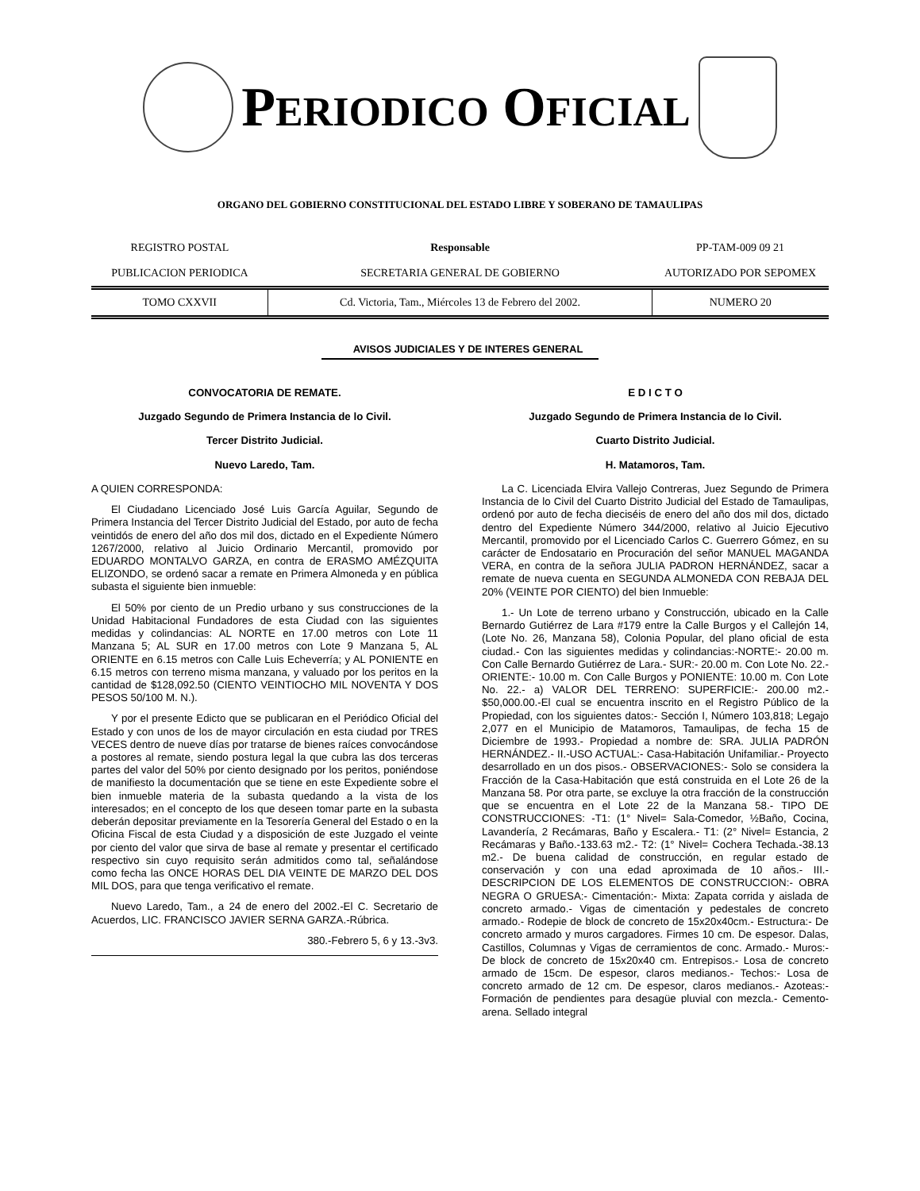PERIODICO OFICIAL
ORGANO DEL GOBIERNO CONSTITUCIONAL DEL ESTADO LIBRE Y SOBERANO DE TAMAULIPAS
| REGISTRO POSTAL | Responsable | PP-TAM-009 09 21 |
| PUBLICACION PERIODICA | SECRETARIA GENERAL DE GOBIERNO | AUTORIZADO POR SEPOMEX |
| TOMO CXXVII | Cd. Victoria, Tam., Miércoles 13 de Febrero del 2002. | NUMERO 20 |
AVISOS JUDICIALES Y DE INTERES GENERAL
CONVOCATORIA DE REMATE.
Juzgado Segundo de Primera Instancia de lo Civil.
Tercer Distrito Judicial.
Nuevo Laredo, Tam.
A QUIEN CORRESPONDA:
El Ciudadano Licenciado José Luis García Aguilar, Segundo de Primera Instancia del Tercer Distrito Judicial del Estado, por auto de fecha veintidós de enero del año dos mil dos, dictado en el Expediente Número 1267/2000, relativo al Juicio Ordinario Mercantil, promovido por EDUARDO MONTALVO GARZA, en contra de ERASMO AMÉZQUITA ELIZONDO, se ordenó sacar a remate en Primera Almoneda y en pública subasta el siguiente bien inmueble:
El 50% por ciento de un Predio urbano y sus construcciones de la Unidad Habitacional Fundadores de esta Ciudad con las siguientes medidas y colindancias: AL NORTE en 17.00 metros con Lote 11 Manzana 5; AL SUR en 17.00 metros con Lote 9 Manzana 5, AL ORIENTE en 6.15 metros con Calle Luis Echeverría; y AL PONIENTE en 6.15 metros con terreno misma manzana, y valuado por los peritos en la cantidad de $128,092.50 (CIENTO VEINTIOCHO MIL NOVENTA Y DOS PESOS 50/100 M. N.).
Y por el presente Edicto que se publicaran en el Periódico Oficial del Estado y con unos de los de mayor circulación en esta ciudad por TRES VECES dentro de nueve días por tratarse de bienes raíces convocándose a postores al remate, siendo postura legal la que cubra las dos terceras partes del valor del 50% por ciento designado por los peritos, poniéndose de manifiesto la documentación que se tiene en este Expediente sobre el bien inmueble materia de la subasta quedando a la vista de los interesados; en el concepto de los que deseen tomar parte en la subasta deberán depositar previamente en la Tesorería General del Estado o en la Oficina Fiscal de esta Ciudad y a disposición de este Juzgado el veinte por ciento del valor que sirva de base al remate y presentar el certificado respectivo sin cuyo requisito serán admitidos como tal, señalándose como fecha las ONCE HORAS DEL DIA VEINTE DE MARZO DEL DOS MIL DOS, para que tenga verificativo el remate.
Nuevo Laredo, Tam., a 24 de enero del 2002.-El C. Secretario de Acuerdos, LIC. FRANCISCO JAVIER SERNA GARZA.-Rúbrica.
380.-Febrero 5, 6 y 13.-3v3.
E D I C T O
Juzgado Segundo de Primera Instancia de lo Civil.
Cuarto Distrito Judicial.
H. Matamoros, Tam.
La C. Licenciada Elvira Vallejo Contreras, Juez Segundo de Primera Instancia de lo Civil del Cuarto Distrito Judicial del Estado de Tamaulipas, ordenó por auto de fecha dieciséis de enero del año dos mil dos, dictado dentro del Expediente Número 344/2000, relativo al Juicio Ejecutivo Mercantil, promovido por el Licenciado Carlos C. Guerrero Gómez, en su carácter de Endosatario en Procuración del señor MANUEL MAGANDA VERA, en contra de la señora JULIA PADRON HERNÁNDEZ, sacar a remate de nueva cuenta en SEGUNDA ALMONEDA CON REBAJA DEL 20% (VEINTE POR CIENTO) del bien Inmueble:
1.- Un Lote de terreno urbano y Construcción, ubicado en la Calle Bernardo Gutiérrez de Lara #179 entre la Calle Burgos y el Callejón 14, (Lote No. 26, Manzana 58), Colonia Popular, del plano oficial de esta ciudad.- Con las siguientes medidas y colindancias:-NORTE:- 20.00 m. Con Calle Bernardo Gutiérrez de Lara.- SUR:- 20.00 m. Con Lote No. 22.- ORIENTE:- 10.00 m. Con Calle Burgos y PONIENTE: 10.00 m. Con Lote No. 22.- a) VALOR DEL TERRENO: SUPERFICIE:- 200.00 m2.- $50,000.00.-El cual se encuentra inscrito en el Registro Público de la Propiedad, con los siguientes datos:- Sección I, Número 103,818; Legajo 2,077 en el Municipio de Matamoros, Tamaulipas, de fecha 15 de Diciembre de 1993.- Propiedad a nombre de: SRA. JULIA PADRÓN HERNÁNDEZ.- II.-USO ACTUAL:- Casa-Habitación Unifamiliar.- Proyecto desarrollado en un dos pisos.- OBSERVACIONES:- Solo se considera la Fracción de la Casa-Habitación que está construida en el Lote 26 de la Manzana 58. Por otra parte, se excluye la otra fracción de la construcción que se encuentra en el Lote 22 de la Manzana 58.- TIPO DE CONSTRUCCIONES: -T1: (1° Nivel= Sala-Comedor, ½Baño, Cocina, Lavandería, 2 Recámaras, Baño y Escalera.- T1: (2° Nivel= Estancia, 2 Recámaras y Baño.-133.63 m2.- T2: (1° Nivel= Cochera Techada.-38.13 m2.- De buena calidad de construcción, en regular estado de conservación y con una edad aproximada de 10 años.- III.- DESCRIPCION DE LOS ELEMENTOS DE CONSTRUCCION:- OBRA NEGRA O GRUESA:- Cimentación:- Mixta: Zapata corrida y aislada de concreto armado.- Vigas de cimentación y pedestales de concreto armado.- Rodepie de block de concreto de 15x20x40cm.- Estructura:- De concreto armado y muros cargadores. Firmes 10 cm. De espesor. Dalas, Castillos, Columnas y Vigas de cerramientos de conc. Armado.- Muros:- De block de concreto de 15x20x40 cm. Entrepisos.- Losa de concreto armado de 15cm. De espesor, claros medianos.- Techos:- Losa de concreto armado de 12 cm. De espesor, claros medianos.- Azoteas:- Formación de pendientes para desagüe pluvial con mezcla.- Cemento-arena. Sellado integral